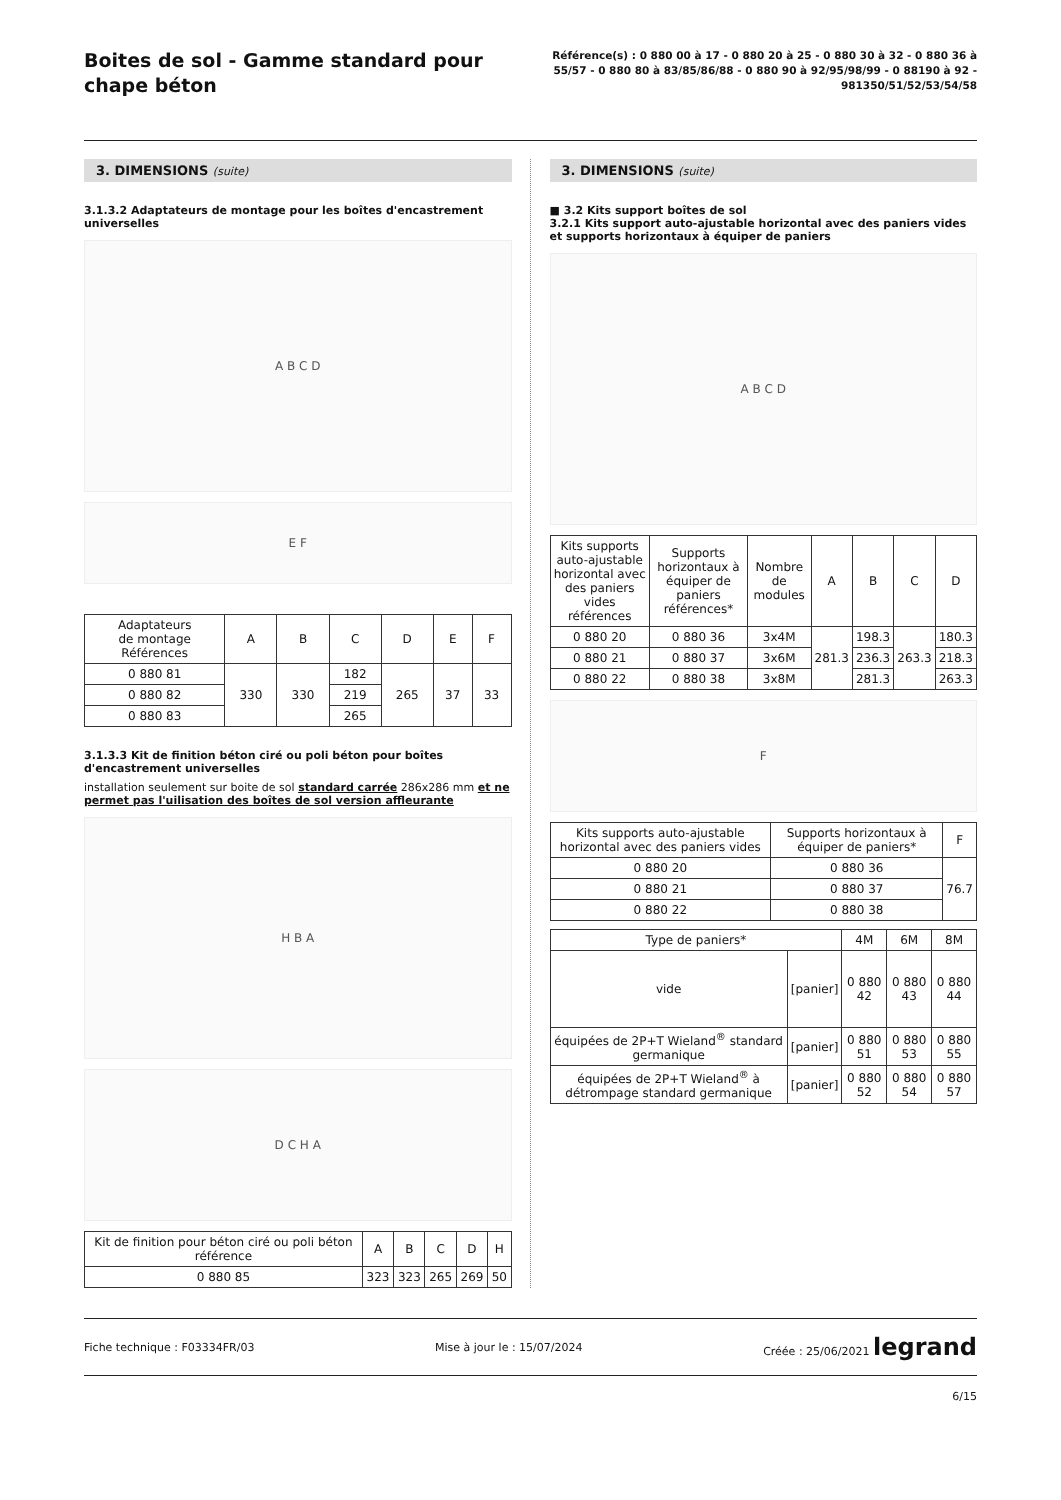Boites de sol - Gamme standard pour chape béton
Référence(s) : 0 880 00 à 17 - 0 880 20 à 25 - 0 880 30 à 32 - 0 880 36 à 55/57 - 0 880 80 à 83/85/86/88 - 0 880 90 à 92/95/98/99 - 0 88190 à 92 - 981350/51/52/53/54/58
3. DIMENSIONS (suite)
3.1.3.2 Adaptateurs de montage pour les boîtes d'encastrement universelles
A B C D
E F
| Adaptateurs de montage Références | A | B | C | D | E | F |
| --- | --- | --- | --- | --- | --- | --- |
| 0 880 81 | 330 | 330 | 182 | 265 | 37 | 33 |
| 0 880 82 | | | 219 | | | |
| 0 880 83 | | | 265 | | | |
3.1.3.3 Kit de finition béton ciré ou poli béton pour boîtes d'encastrement universelles
installation seulement sur boite de sol standard carrée 286x286 mm et ne permet pas l'uilisation des boîtes de sol version affleurante
H B A
D C H A
| Kit de finition pour béton ciré ou poli béton référence | A | B | C | D | H |
| --- | --- | --- | --- | --- | --- |
| 0 880 85 | 323 | 323 | 265 | 269 | 50 |
3. DIMENSIONS (suite)
■ 3.2 Kits support boîtes de sol
3.2.1 Kits support auto-ajustable horizontal avec des paniers vides et supports horizontaux à équiper de paniers
A B C D
| Kits supports auto-ajustable horizontal avec des paniers vides références | Supports horizontaux à équiper de paniers références* | Nombre de modules | A | B | C | D |
| --- | --- | --- | --- | --- | --- | --- |
| 0 880 20 | 0 880 36 | 3x4M | 281.3 | 198.3 | 263.3 | 180.3 |
| 0 880 21 | 0 880 37 | 3x6M | | 236.3 | | 218.3 |
| 0 880 22 | 0 880 38 | 3x8M | | 281.3 | | 263.3 |
F
| Kits supports auto-ajustable horizontal avec des paniers vides | Supports horizontaux à équiper de paniers* | F |
| --- | --- | --- |
| 0 880 20 | 0 880 36 | 76.7 |
| 0 880 21 | 0 880 37 | |
| 0 880 22 | 0 880 38 | |
| Type de paniers* | | 4M | 6M | 8M |
| --- | --- | --- | --- | --- |
| vide | [panier] | 0 880 42 | 0 880 43 | 0 880 44 |
| équipées de 2P+T Wieland<sup>®</sup> standard germanique | [panier] | 0 880 51 | 0 880 53 | 0 880 55 |
| équipées de 2P+T Wieland<sup>®</sup> à détrompage standard germanique | [panier] | 0 880 52 | 0 880 54 | 0 880 57 |
Fiche technique : F03334FR/03 Mise à jour le : 15/07/2024 Créée : 25/06/2021 legrand
6/15